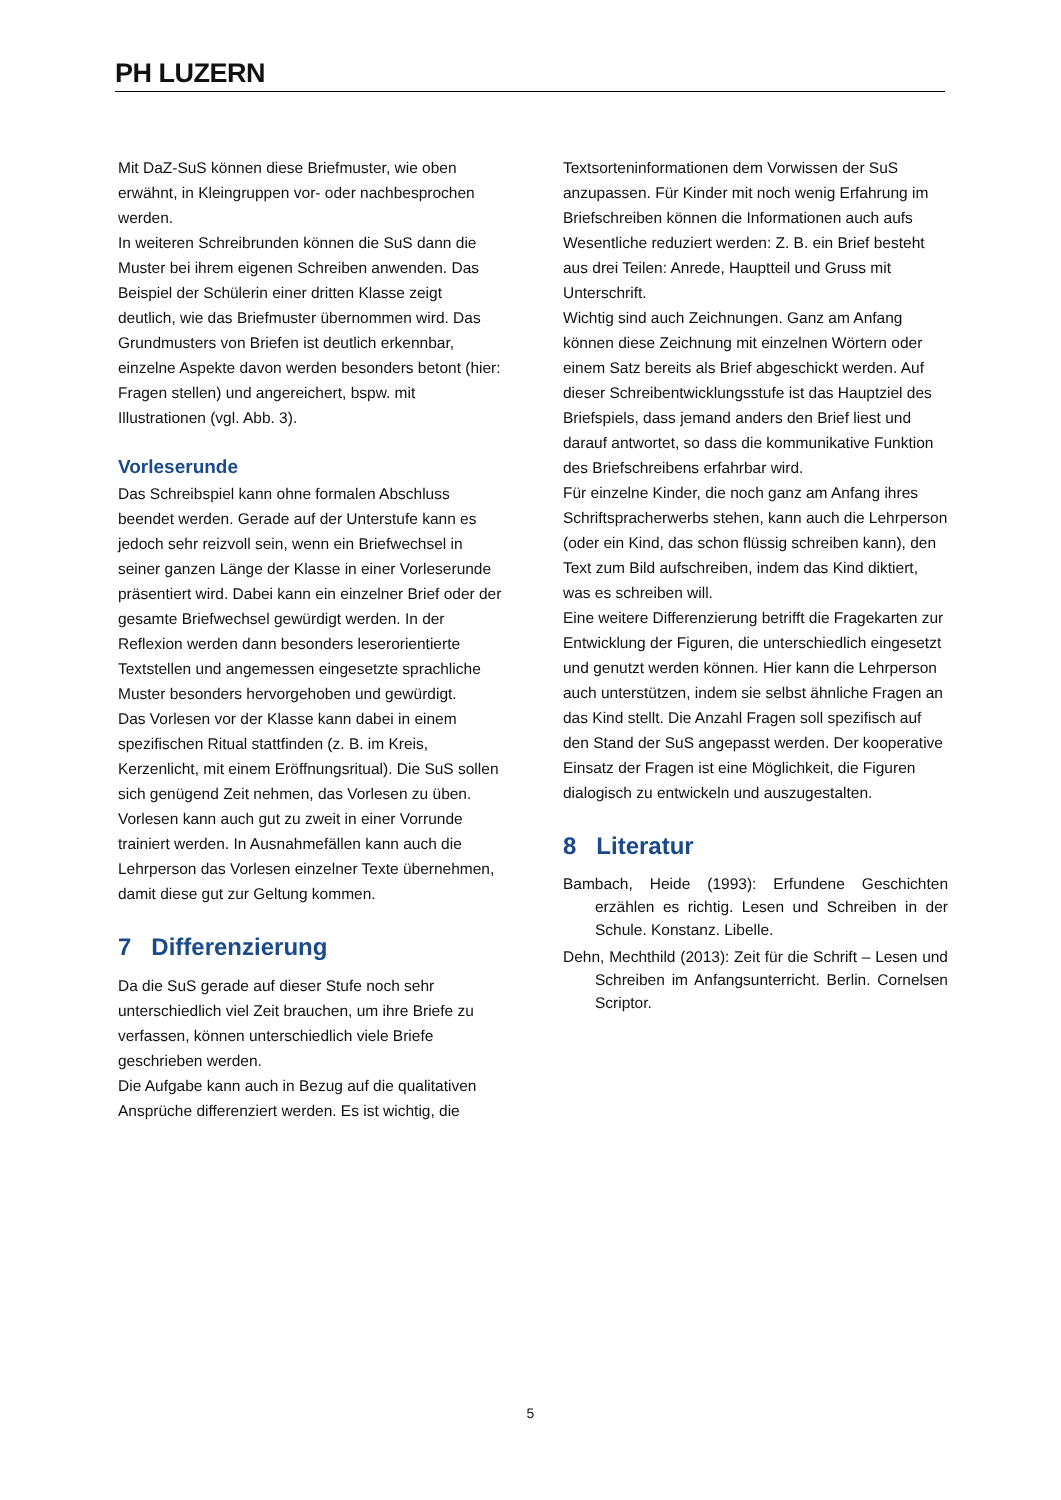PH LUZERN
Mit DaZ-SuS können diese Briefmuster, wie oben erwähnt, in Kleingruppen vor- oder nachbesprochen werden.
In weiteren Schreibrunden können die SuS dann die Muster bei ihrem eigenen Schreiben anwenden. Das Beispiel der Schülerin einer dritten Klasse zeigt deutlich, wie das Briefmuster übernommen wird. Das Grundmusters von Briefen ist deutlich erkennbar, einzelne Aspekte davon werden besonders betont (hier: Fragen stellen) und angereichert, bspw. mit Illustrationen (vgl. Abb. 3).
Vorleserunde
Das Schreibspiel kann ohne formalen Abschluss beendet werden. Gerade auf der Unterstufe kann es jedoch sehr reizvoll sein, wenn ein Briefwechsel in seiner ganzen Länge der Klasse in einer Vorleserunde präsentiert wird. Dabei kann ein einzelner Brief oder der gesamte Briefwechsel gewürdigt werden. In der Reflexion werden dann besonders leserorientierte Textstellen und angemessen eingesetzte sprachliche Muster besonders hervorgehoben und gewürdigt.
Das Vorlesen vor der Klasse kann dabei in einem spezifischen Ritual stattfinden (z. B. im Kreis, Kerzenlicht, mit einem Eröffnungsritual). Die SuS sollen sich genügend Zeit nehmen, das Vorlesen zu üben. Vorlesen kann auch gut zu zweit in einer Vorrunde trainiert werden. In Ausnahmefällen kann auch die Lehrperson das Vorlesen einzelner Texte übernehmen, damit diese gut zur Geltung kommen.
7 Differenzierung
Da die SuS gerade auf dieser Stufe noch sehr unterschiedlich viel Zeit brauchen, um ihre Briefe zu verfassen, können unterschiedlich viele Briefe geschrieben werden.
Die Aufgabe kann auch in Bezug auf die qualitativen Ansprüche differenziert werden. Es ist wichtig, die
Textsorteninformationen dem Vorwissen der SuS anzupassen. Für Kinder mit noch wenig Erfahrung im Briefschreiben können die Informationen auch aufs Wesentliche reduziert werden: Z. B. ein Brief besteht aus drei Teilen: Anrede, Hauptteil und Gruss mit Unterschrift.
Wichtig sind auch Zeichnungen. Ganz am Anfang können diese Zeichnung mit einzelnen Wörtern oder einem Satz bereits als Brief abgeschickt werden. Auf dieser Schreibentwicklungsstufe ist das Hauptziel des Briefspiels, dass jemand anders den Brief liest und darauf antwortet, so dass die kommunikative Funktion des Briefschreibens erfahrbar wird.
Für einzelne Kinder, die noch ganz am Anfang ihres Schriftspracherwerbs stehen, kann auch die Lehrperson (oder ein Kind, das schon flüssig schreiben kann), den Text zum Bild aufschreiben, indem das Kind diktiert, was es schreiben will.
Eine weitere Differenzierung betrifft die Fragekarten zur Entwicklung der Figuren, die unterschiedlich eingesetzt und genutzt werden können. Hier kann die Lehrperson auch unterstützen, indem sie selbst ähnliche Fragen an das Kind stellt. Die Anzahl Fragen soll spezifisch auf den Stand der SuS angepasst werden. Der kooperative Einsatz der Fragen ist eine Möglichkeit, die Figuren dialogisch zu entwickeln und auszugestalten.
8 Literatur
Bambach, Heide (1993): Erfundene Geschichten erzählen es richtig. Lesen und Schreiben in der Schule. Konstanz. Libelle.
Dehn, Mechthild (2013): Zeit für die Schrift – Lesen und Schreiben im Anfangsunterricht. Berlin. Cornelsen Scriptor.
5